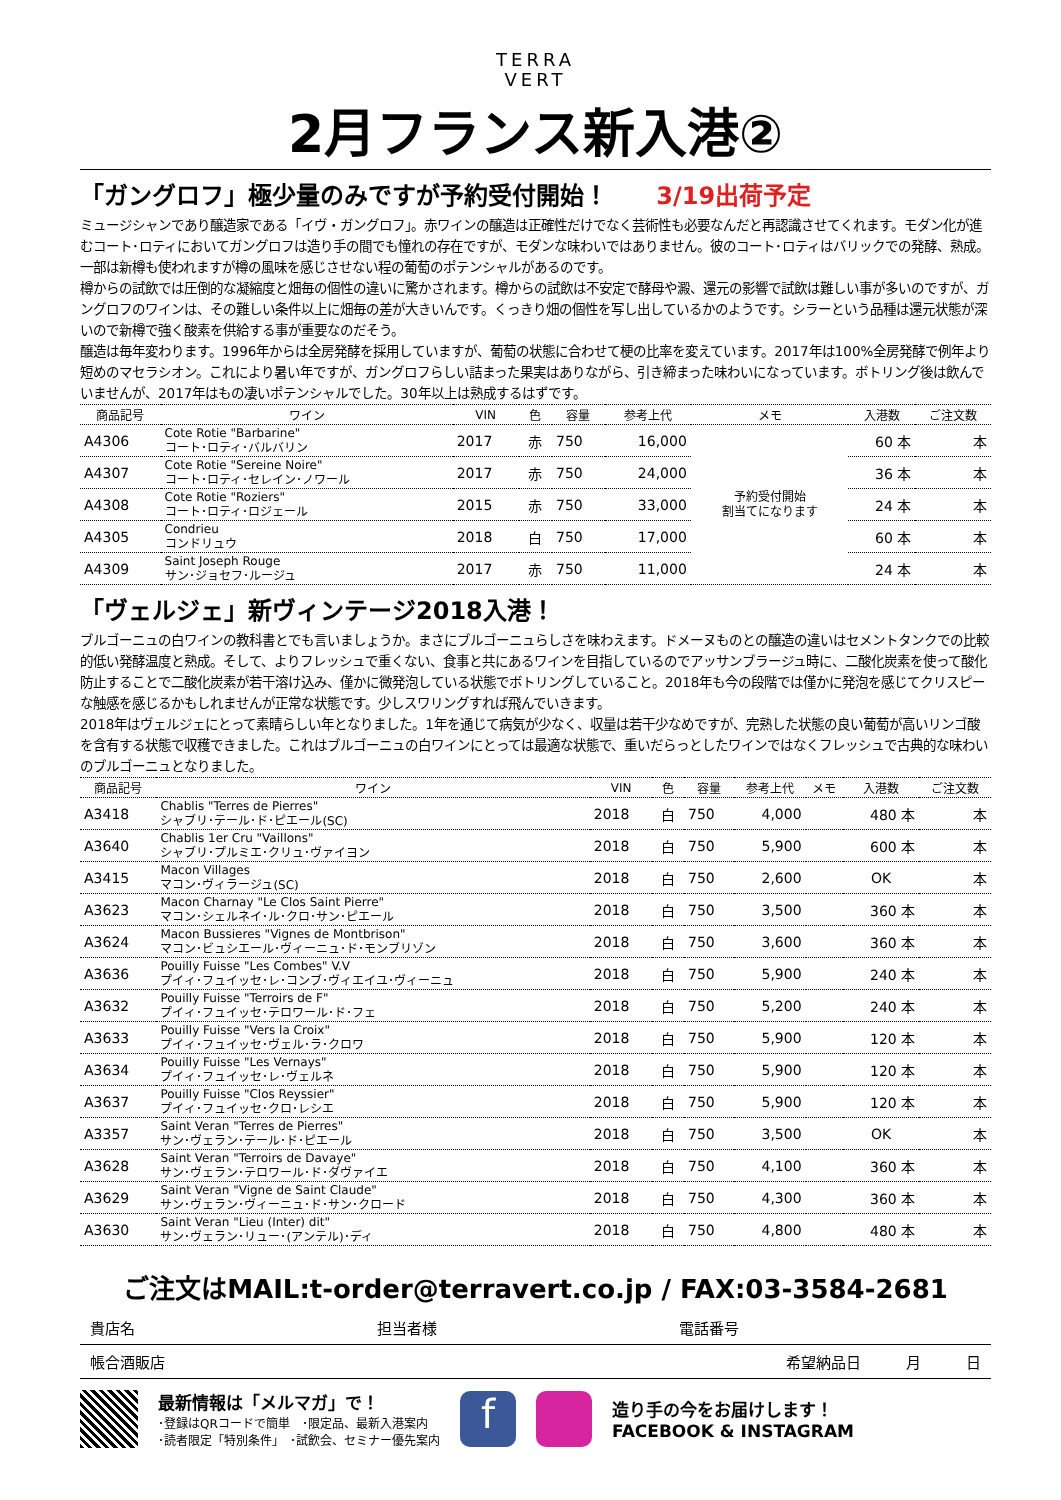TERRA
VERT
2月フランス新入港②
「ガングロフ」極少量のみですが予約受付開始！ 3/19出荷予定
ミュージシャンであり醸造家である「イヴ・ガングロフ」。赤ワインの醸造は正確性だけでなく芸術性も必要なんだと再認識させてくれます。モダン化が進むコート･ロティにおいてガングロフは造り手の間でも憧れの存在ですが、モダンな味わいではありません。彼のコート･ロティはバリックでの発酵、熟成。一部は新樽も使われますが樽の風味を感じさせない程の葡萄のポテンシャルがあるのです。
樽からの試飲では圧倒的な凝縮度と畑毎の個性の違いに驚かされます。樽からの試飲は不安定で酵母や澱、還元の影響で試飲は難しい事が多いのですが、ガングロフのワインは、その難しい条件以上に畑毎の差が大きいんです。くっきり畑の個性を写し出しているかのようです。シラーという品種は還元状態が深いので新樽で強く酸素を供給する事が重要なのだそう。
醸造は毎年変わります。1996年からは全房発酵を採用していますが、葡萄の状態に合わせて梗の比率を変えています。2017年は100%全房発酵で例年より短めのマセラシオン。これにより暑い年ですが、ガングロフらしい詰まった果実はありながら、引き締まった味わいになっています。ボトリング後は飲んでいませんが、2017年はもの凄いポテンシャルでした。30年以上は熟成するはずです。
| 商品記号 | ワイン | VIN | 色 | 容量 | 参考上代 | メモ | 入港数 | ご注文数 |
| --- | --- | --- | --- | --- | --- | --- | --- | --- |
| A4306 | Cote Rotie "Barbarine" コート･ロティ･バルバリン | 2017 | 赤 | 750 | 16,000 | 予約受付開始 割当てになります | 60 本 | 本 |
| A4307 | Cote Rotie "Sereine Noire" コート･ロティ･セレイン･ノワール | 2017 | 赤 | 750 | 24,000 | | 36 本 | 本 |
| A4308 | Cote Rotie "Roziers" コート･ロティ･ロジェール | 2015 | 赤 | 750 | 33,000 | | 24 本 | 本 |
| A4305 | Condrieu コンドリュウ | 2018 | 白 | 750 | 17,000 | | 60 本 | 本 |
| A4309 | Saint Joseph Rouge サン･ジョセフ･ルージュ | 2017 | 赤 | 750 | 11,000 | | 24 本 | 本 |
「ヴェルジェ」新ヴィンテージ2018入港！
ブルゴーニュの白ワインの教科書とでも言いましょうか。まさにブルゴーニュらしさを味わえます。ドメーヌものとの醸造の違いはセメントタンクでの比較的低い発酵温度と熟成。そして、よりフレッシュで重くない、食事と共にあるワインを目指しているのでアッサンブラージュ時に、二酸化炭素を使って酸化防止することで二酸化炭素が若干溶け込み、僅かに微発泡している状態でボトリングしていること。2018年も今の段階では僅かに発泡を感じてクリスピーな触感を感じるかもしれませんが正常な状態です。少しスワリングすれば飛んでいきます。
2018年はヴェルジェにとって素晴らしい年となりました。1年を通じて病気が少なく、収量は若干少なめですが、完熟した状態の良い葡萄が高いリンゴ酸を含有する状態で収穫できました。これはブルゴーニュの白ワインにとっては最適な状態で、重いだらっとしたワインではなくフレッシュで古典的な味わいのブルゴーニュとなりました。
| 商品記号 | ワイン | VIN | 色 | 容量 | 参考上代 | メモ | 入港数 | ご注文数 |
| --- | --- | --- | --- | --- | --- | --- | --- | --- |
| A3418 | Chablis "Terres de Pierres" シャブリ･テール･ド･ピエール(SC) | 2018 | 白 | 750 | 4,000 | | 480 本 | 本 |
| A3640 | Chablis 1er Cru "Vaillons" シャブリ･プルミエ･クリュ･ヴァイヨン | 2018 | 白 | 750 | 5,900 | | 600 本 | 本 |
| A3415 | Macon Villages マコン･ヴィラージュ(SC) | 2018 | 白 | 750 | 2,600 | | OK | 本 |
| A3623 | Macon Charnay "Le Clos Saint Pierre" マコン･シェルネイ･ル･クロ･サン･ピエール | 2018 | 白 | 750 | 3,500 | | 360 本 | 本 |
| A3624 | Macon Bussieres "Vignes de Montbrison" マコン･ビュシエール･ヴィーニュ･ド･モンブリゾン | 2018 | 白 | 750 | 3,600 | | 360 本 | 本 |
| A3636 | Pouilly Fuisse "Les Combes" V.V プイィ･フュイッセ･レ･コンブ･ヴィエイユ･ヴィーニュ | 2018 | 白 | 750 | 5,900 | | 240 本 | 本 |
| A3632 | Pouilly Fuisse "Terroirs de F" プイィ･フュイッセ･テロワール･ド･フェ | 2018 | 白 | 750 | 5,200 | | 240 本 | 本 |
| A3633 | Pouilly Fuisse "Vers la Croix" プイィ･フュイッセ･ヴェル･ラ･クロワ | 2018 | 白 | 750 | 5,900 | | 120 本 | 本 |
| A3634 | Pouilly Fuisse "Les Vernays" プイィ･フュイッセ･レ･ヴェルネ | 2018 | 白 | 750 | 5,900 | | 120 本 | 本 |
| A3637 | Pouilly Fuisse "Clos Reyssier" プイィ･フュイッセ･クロ･レシエ | 2018 | 白 | 750 | 5,900 | | 120 本 | 本 |
| A3357 | Saint Veran "Terres de Pierres" サン･ヴェラン･テール･ド･ピエール | 2018 | 白 | 750 | 3,500 | | OK | 本 |
| A3628 | Saint Veran "Terroirs de Davaye" サン･ヴェラン･テロワール･ド･ダヴァイエ | 2018 | 白 | 750 | 4,100 | | 360 本 | 本 |
| A3629 | Saint Veran "Vigne de Saint Claude" サン･ヴェラン･ヴィーニュ･ド･サン･クロード | 2018 | 白 | 750 | 4,300 | | 360 本 | 本 |
| A3630 | Saint Veran "Lieu (Inter) dit" サン･ヴェラン･リュー･(アンテル)･ディ | 2018 | 白 | 750 | 4,800 | | 480 本 | 本 |
ご注文はMAIL:t-order@terravert.co.jp / FAX:03-3584-2681
貴店名 担当者様 電話番号
帳合酒販店 希望納品日　　　月　　　日
最新情報は「メルマガ」で！
･登録はQRコードで簡単　･限定品、最新入港案内
･読者限定「特別条件」　･試飲会、セミナー優先案内
f
造り手の今をお届けします！
FACEBOOK & INSTAGRAM